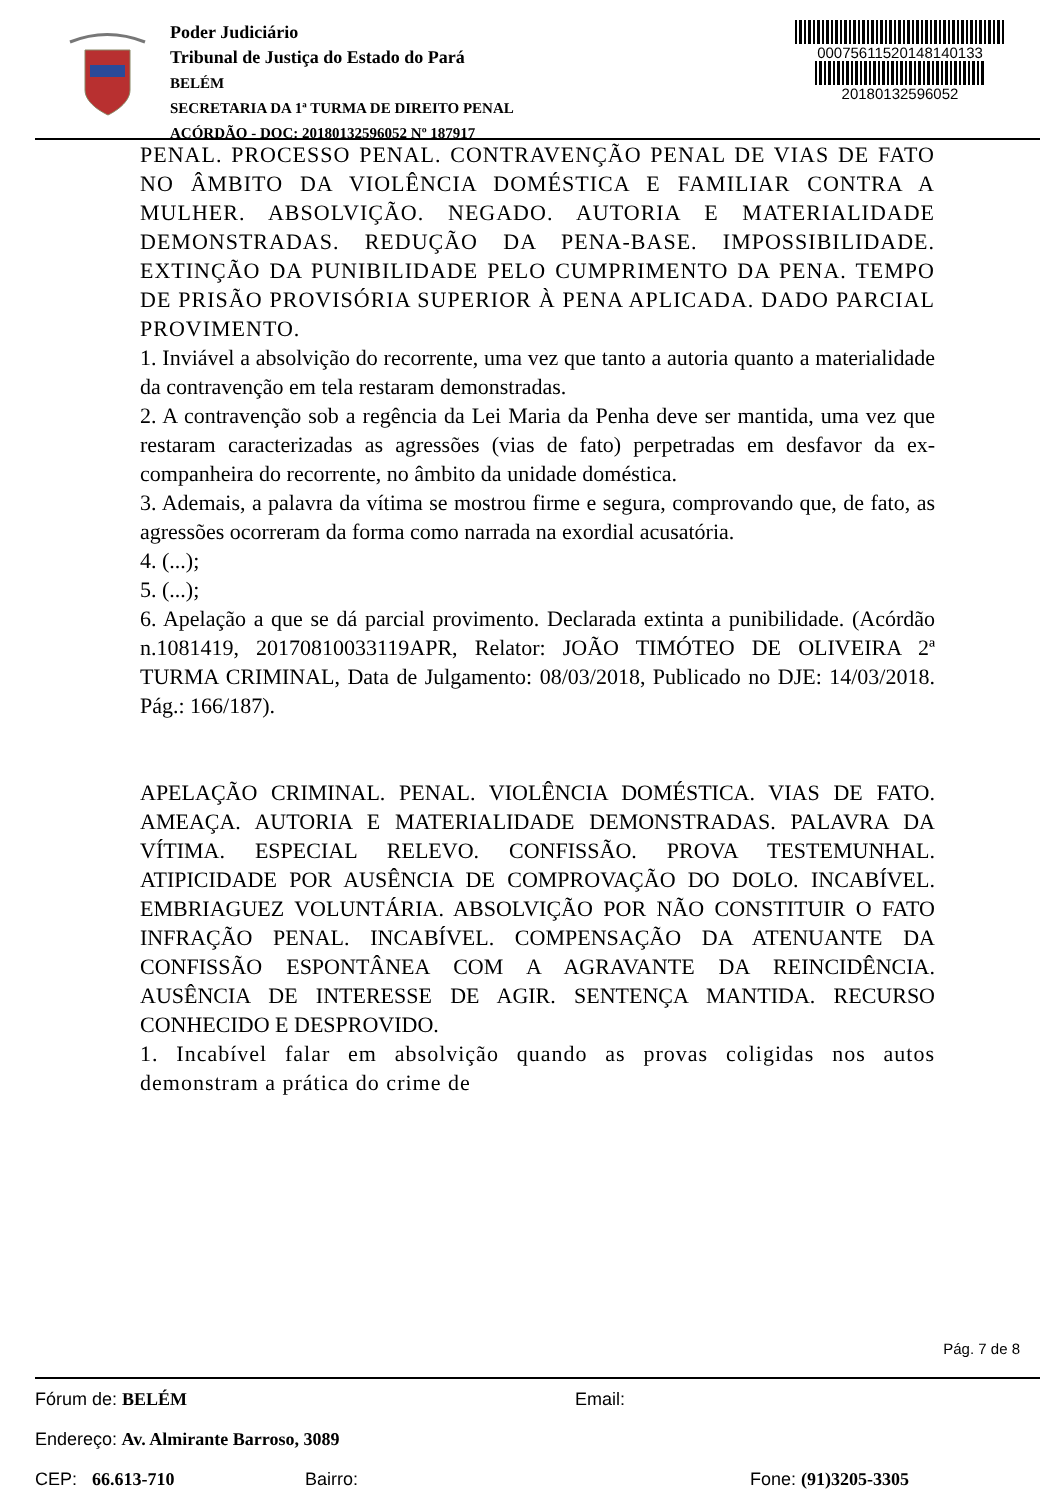Poder Judiciário
Tribunal de Justiça do Estado do Pará
BELÉM
SECRETARIA DA 1ª TURMA DE DIREITO PENAL
ACÓRDÃO - DOC: 20180132596052 Nº 187917
00075611520148140133
20180132596052
PENAL. PROCESSO PENAL. CONTRAVENÇÃO PENAL DE VIAS DE FATO NO ÂMBITO DA VIOLÊNCIA DOMÉSTICA E FAMILIAR CONTRA A MULHER. ABSOLVIÇÃO. NEGADO. AUTORIA E MATERIALIDADE DEMONSTRADAS. REDUÇÃO DA PENA-BASE. IMPOSSIBILIDADE. EXTINÇÃO DA PUNIBILIDADE PELO CUMPRIMENTO DA PENA. TEMPO DE PRISÃO PROVISÓRIA SUPERIOR À PENA APLICADA. DADO PARCIAL PROVIMENTO.
1. Inviável a absolvição do recorrente, uma vez que tanto a autoria quanto a materialidade da contravenção em tela restaram demonstradas.
2. A contravenção sob a regência da Lei Maria da Penha deve ser mantida, uma vez que restaram caracterizadas as agressões (vias de fato) perpetradas em desfavor da ex-companheira do recorrente, no âmbito da unidade doméstica.
3. Ademais, a palavra da vítima se mostrou firme e segura, comprovando que, de fato, as agressões ocorreram da forma como narrada na exordial acusatória.
4. (...);
5. (...);
6. Apelação a que se dá parcial provimento. Declarada extinta a punibilidade. (Acórdão n.1081419, 20170810033119APR, Relator: JOÃO TIMÓTEO DE OLIVEIRA 2ª TURMA CRIMINAL, Data de Julgamento: 08/03/2018, Publicado no DJE: 14/03/2018. Pág.: 166/187).
APELAÇÃO CRIMINAL. PENAL. VIOLÊNCIA DOMÉSTICA. VIAS DE FATO. AMEAÇA. AUTORIA E MATERIALIDADE DEMONSTRADAS. PALAVRA DA VÍTIMA. ESPECIAL RELEVO. CONFISSÃO. PROVA TESTEMUNHAL. ATIPICIDADE POR AUSÊNCIA DE COMPROVAÇÃO DO DOLO. INCABÍVEL. EMBRIAGUEZ VOLUNTÁRIA. ABSOLVIÇÃO POR NÃO CONSTITUIR O FATO INFRAÇÃO PENAL. INCABÍVEL. COMPENSAÇÃO DA ATENUANTE DA CONFISSÃO ESPONTÂNEA COM A AGRAVANTE DA REINCIDÊNCIA. AUSÊNCIA DE INTERESSE DE AGIR. SENTENÇA MANTIDA. RECURSO CONHECIDO E DESPROVIDO.
1. Incabível falar em absolvição quando as provas coligidas nos autos demonstram a prática do crime de
Pág. 7 de 8
Fórum de: BELÉM Email:
Endereço: Av. Almirante Barroso, 3089
CEP: 66.613-710 Bairro: Fone: (91)3205-3305